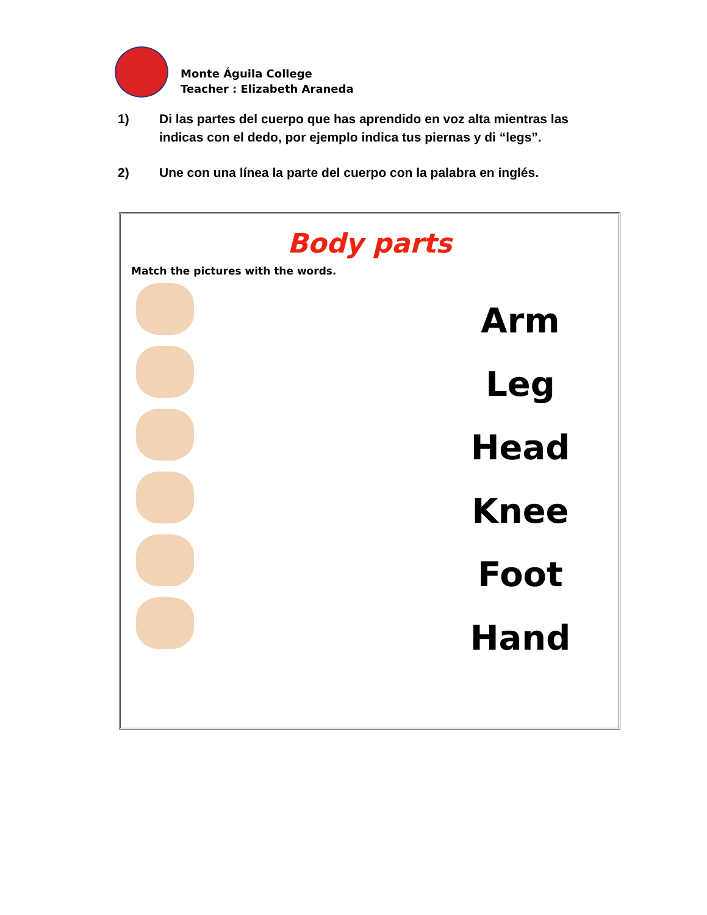Monte Águila College
Teacher : Elizabeth Araneda
1) Di las partes del cuerpo que has aprendido en voz alta mientras las indicas con el dedo, por ejemplo indica tus piernas y di “legs”.
2) Une con una línea la parte del cuerpo con la palabra en inglés.
Body parts
Match the pictures with the words.
Arm
Leg
Head
Knee
Foot
Hand